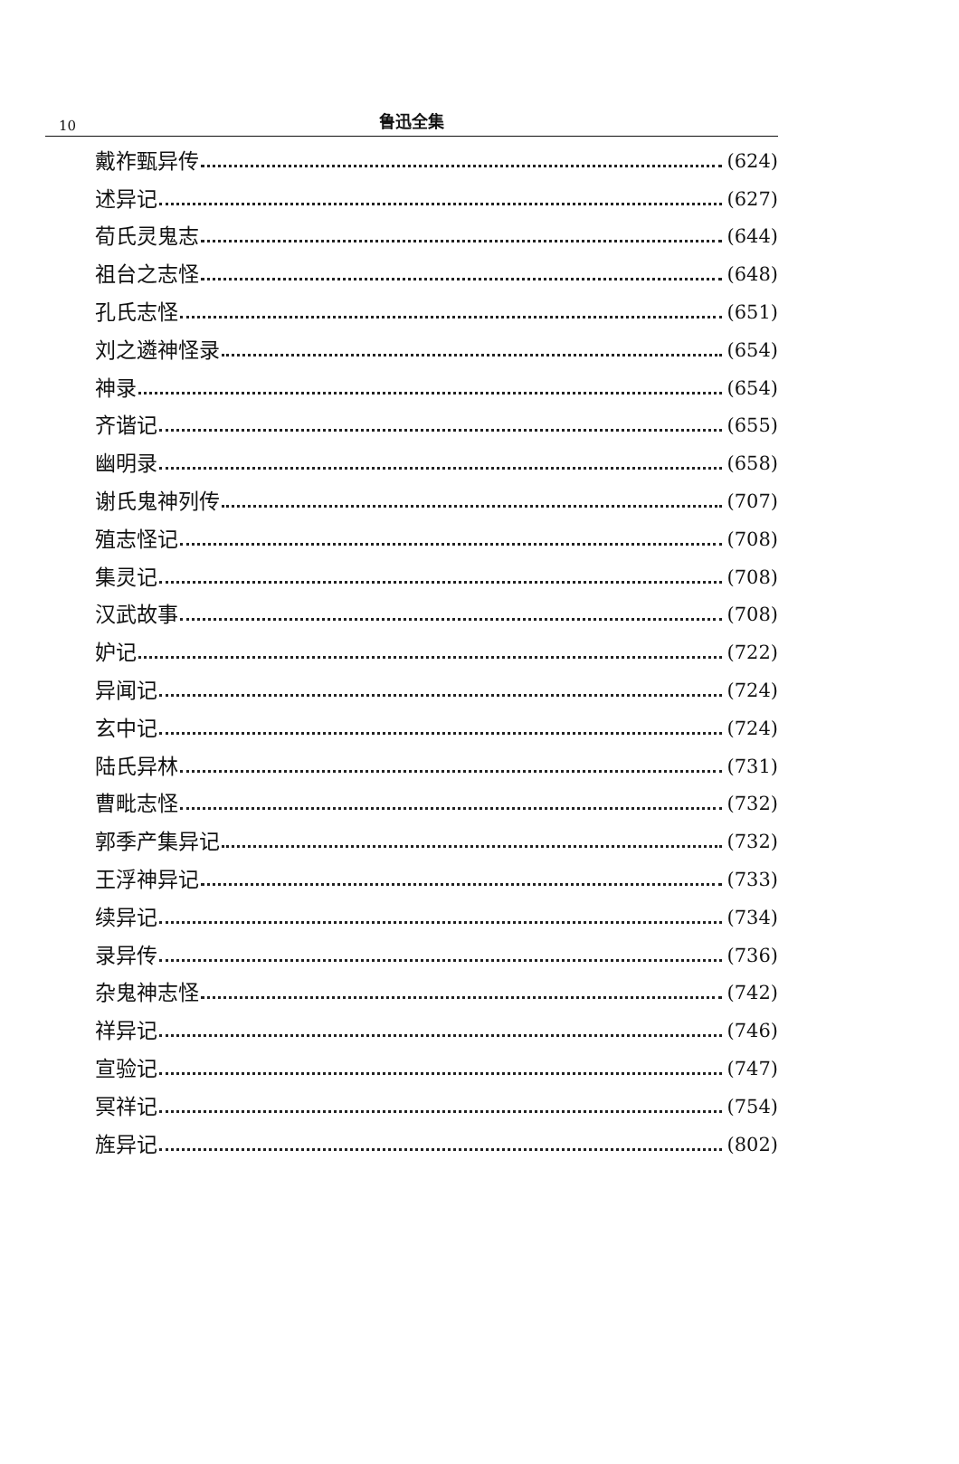10
鲁迅全集
戴祚甄异传 (624)
述异记 (627)
荀氏灵鬼志 (644)
祖台之志怪 (648)
孔氏志怪 (651)
刘之遴神怪录 (654)
神录 (654)
齐谐记 (655)
幽明录 (658)
谢氏鬼神列传 (707)
殖志怪记 (708)
集灵记 (708)
汉武故事 (708)
妒记 (722)
异闻记 (724)
玄中记 (724)
陆氏异林 (731)
曹毗志怪 (732)
郭季产集异记 (732)
王浮神异记 (733)
续异记 (734)
录异传 (736)
杂鬼神志怪 (742)
祥异记 (746)
宣验记 (747)
冥祥记 (754)
旌异记 (802)